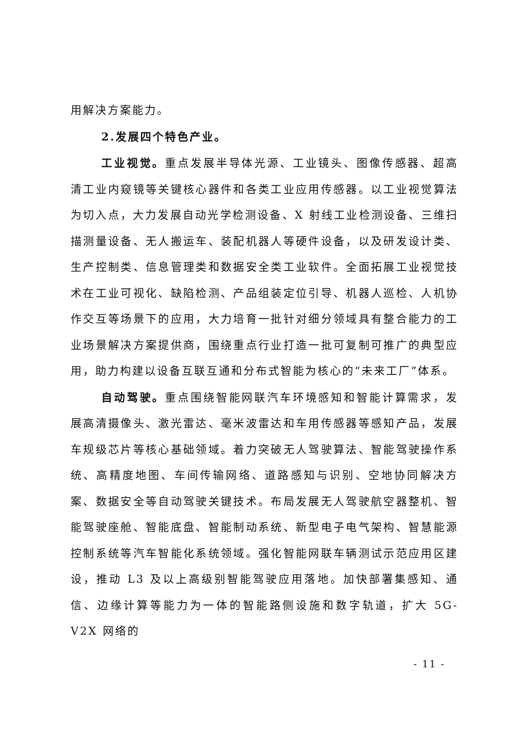用解决方案能力。
2.发展四个特色产业。
工业视觉。重点发展半导体光源、工业镜头、图像传感器、超高清工业内窥镜等关键核心器件和各类工业应用传感器。以工业视觉算法为切入点，大力发展自动光学检测设备、X 射线工业检测设备、三维扫描测量设备、无人搬运车、装配机器人等硬件设备，以及研发设计类、生产控制类、信息管理类和数据安全类工业软件。全面拓展工业视觉技术在工业可视化、缺陷检测、产品组装定位引导、机器人巡检、人机协作交互等场景下的应用，大力培育一批针对细分领域具有整合能力的工业场景解决方案提供商，围绕重点行业打造一批可复制可推广的典型应用，助力构建以设备互联互通和分布式智能为核心的“未来工厂”体系。
自动驾驶。重点围绕智能网联汽车环境感知和智能计算需求，发展高清摄像头、激光雷达、毫米波雷达和车用传感器等感知产品，发展车规级芯片等核心基础领域。着力突破无人驾驶算法、智能驾驶操作系统、高精度地图、车间传输网络、道路感知与识别、空地协同解决方案、数据安全等自动驾驶关键技术。布局发展无人驾驶航空器整机、智能驾驶座舱、智能底盘、智能制动系统、新型电子电气架构、智慧能源控制系统等汽车智能化系统领域。强化智能网联车辆测试示范应用区建设，推动 L3 及以上高级别智能驾驶应用落地。加快部署集感知、通信、边缘计算等能力为一体的智能路侧设施和数字轨道，扩大 5G-V2X 网络的
- 11 -